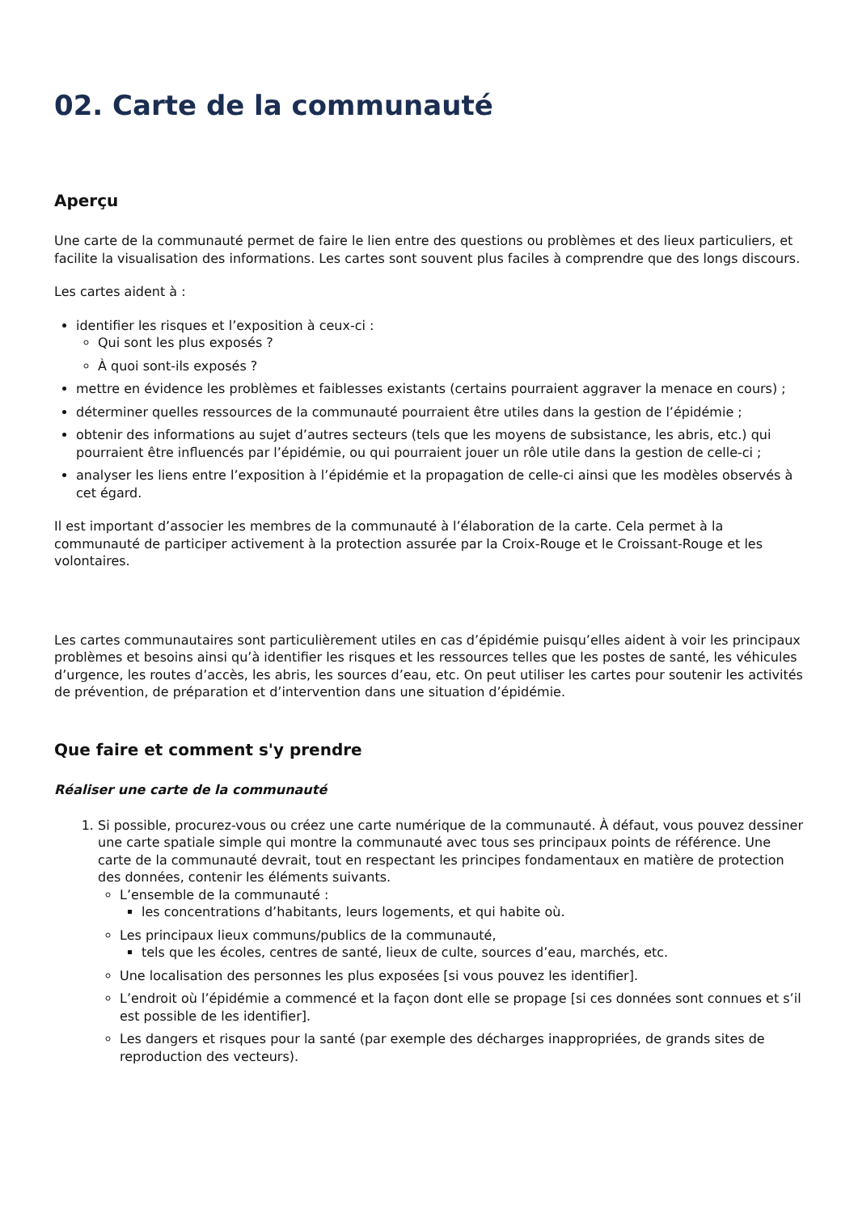02. Carte de la communauté
Aperçu
Une carte de la communauté permet de faire le lien entre des questions ou problèmes et des lieux particuliers, et facilite la visualisation des informations. Les cartes sont souvent plus faciles à comprendre que des longs discours.
Les cartes aident à :
identifier les risques et l’exposition à ceux-ci :
Qui sont les plus exposés ?
À quoi sont-ils exposés ?
mettre en évidence les problèmes et faiblesses existants (certains pourraient aggraver la menace en cours) ;
déterminer quelles ressources de la communauté pourraient être utiles dans la gestion de l’épidémie ;
obtenir des informations au sujet d’autres secteurs (tels que les moyens de subsistance, les abris, etc.) qui pourraient être influencés par l’épidémie, ou qui pourraient jouer un rôle utile dans la gestion de celle-ci ;
analyser les liens entre l’exposition à l’épidémie et la propagation de celle-ci ainsi que les modèles observés à cet égard.
Il est important d’associer les membres de la communauté à l’élaboration de la carte. Cela permet à la communauté de participer activement à la protection assurée par la Croix-Rouge et le Croissant-Rouge et les volontaires.
Les cartes communautaires sont particulièrement utiles en cas d’épidémie puisqu’elles aident à voir les principaux problèmes et besoins ainsi qu’à identifier les risques et les ressources telles que les postes de santé, les véhicules d’urgence, les routes d’accès, les abris, les sources d’eau, etc. On peut utiliser les cartes pour soutenir les activités de prévention, de préparation et d’intervention dans une situation d’épidémie.
Que faire et comment s'y prendre
Réaliser une carte de la communauté
1. Si possible, procurez-vous ou créez une carte numérique de la communauté. À défaut, vous pouvez dessiner une carte spatiale simple qui montre la communauté avec tous ses principaux points de référence. Une carte de la communauté devrait, tout en respectant les principes fondamentaux en matière de protection des données, contenir les éléments suivants.
L’ensemble de la communauté :
les concentrations d’habitants, leurs logements, et qui habite où.
Les principaux lieux communs/publics de la communauté,
tels que les écoles, centres de santé, lieux de culte, sources d’eau, marchés, etc.
Une localisation des personnes les plus exposées [si vous pouvez les identifier].
L’endroit où l’épidémie a commencé et la façon dont elle se propage [si ces données sont connues et s’il est possible de les identifier].
Les dangers et risques pour la santé (par exemple des décharges inappropriées, de grands sites de reproduction des vecteurs).